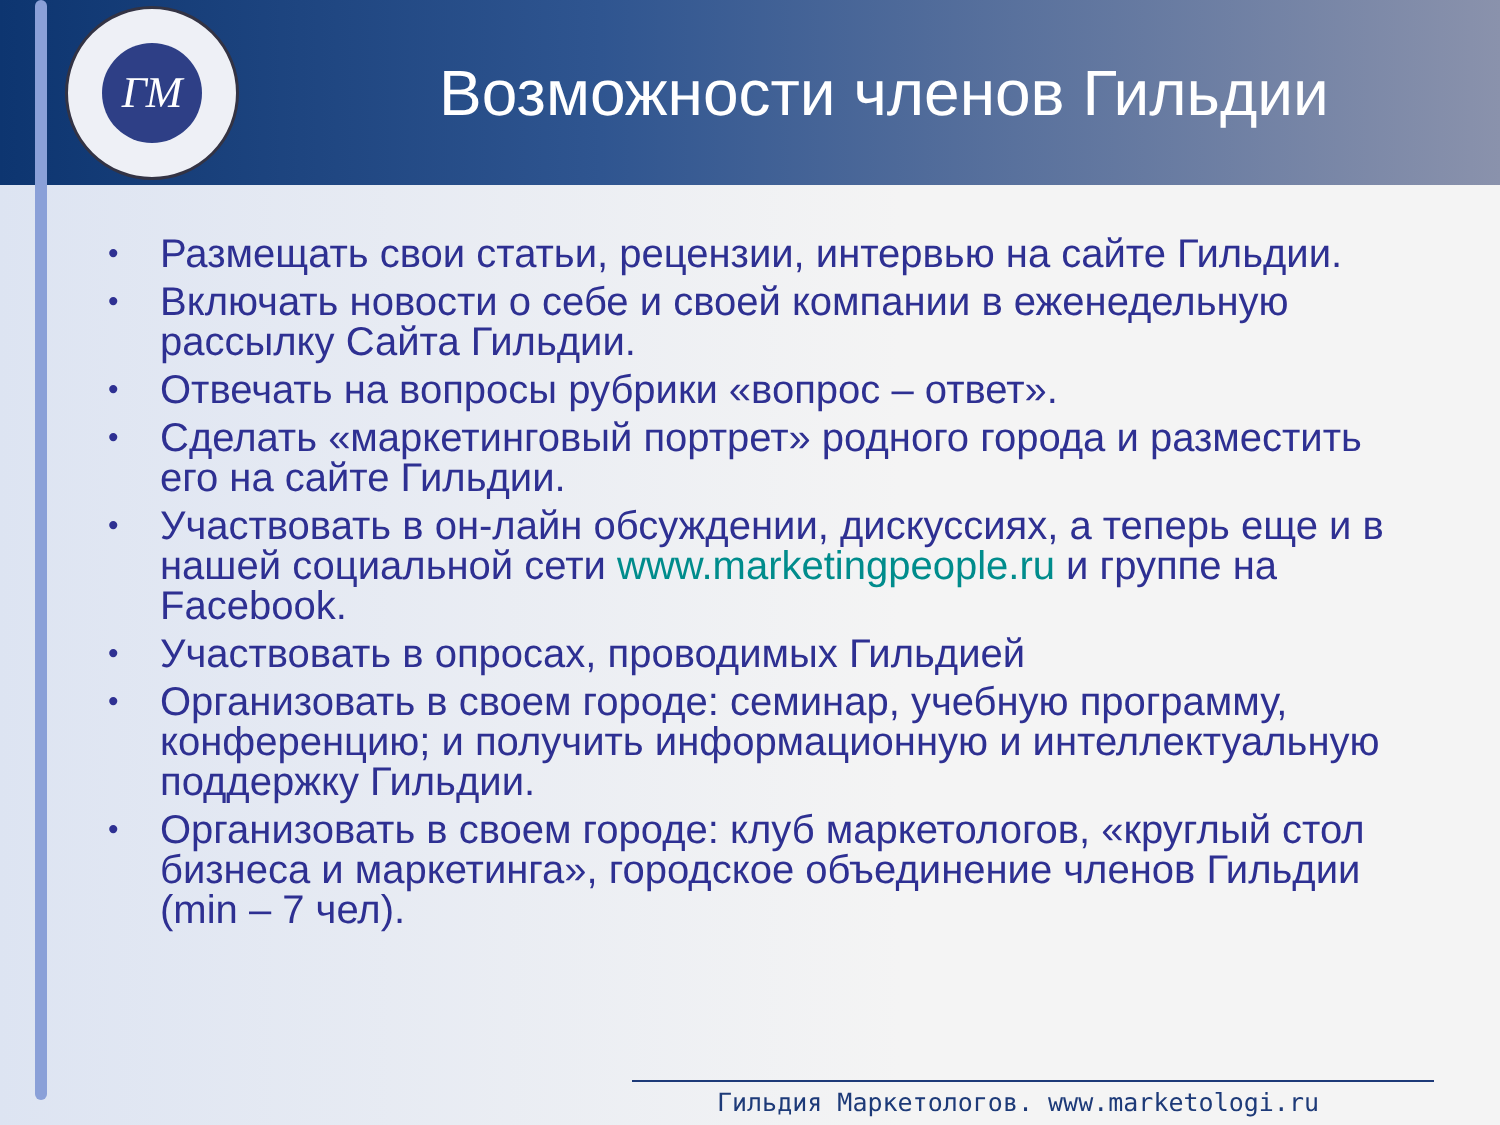ГМ
Возможности членов Гильдии
• Размещать свои статьи, рецензии, интервью на сайте Гильдии.
• Включать новости о себе и своей компании в еженедельную рассылку Сайта Гильдии.
• Отвечать на вопросы рубрики «вопрос – ответ».
• Сделать «маркетинговый портрет» родного города и разместить его на сайте Гильдии.
• Участвовать в он-лайн обсуждении, дискуссиях, а теперь еще и в нашей социальной сети www.marketingpeople.ru и группе на Facebook.
• Участвовать в опросах, проводимых Гильдией
• Организовать в своем городе: семинар, учебную программу, конференцию; и получить информационную и интеллектуальную поддержку Гильдии.
• Организовать в своем городе: клуб маркетологов, «круглый стол бизнеса и маркетинга», городское объединение членов Гильдии (min – 7 чел).
Гильдия Маркетологов. www.marketologi.ru